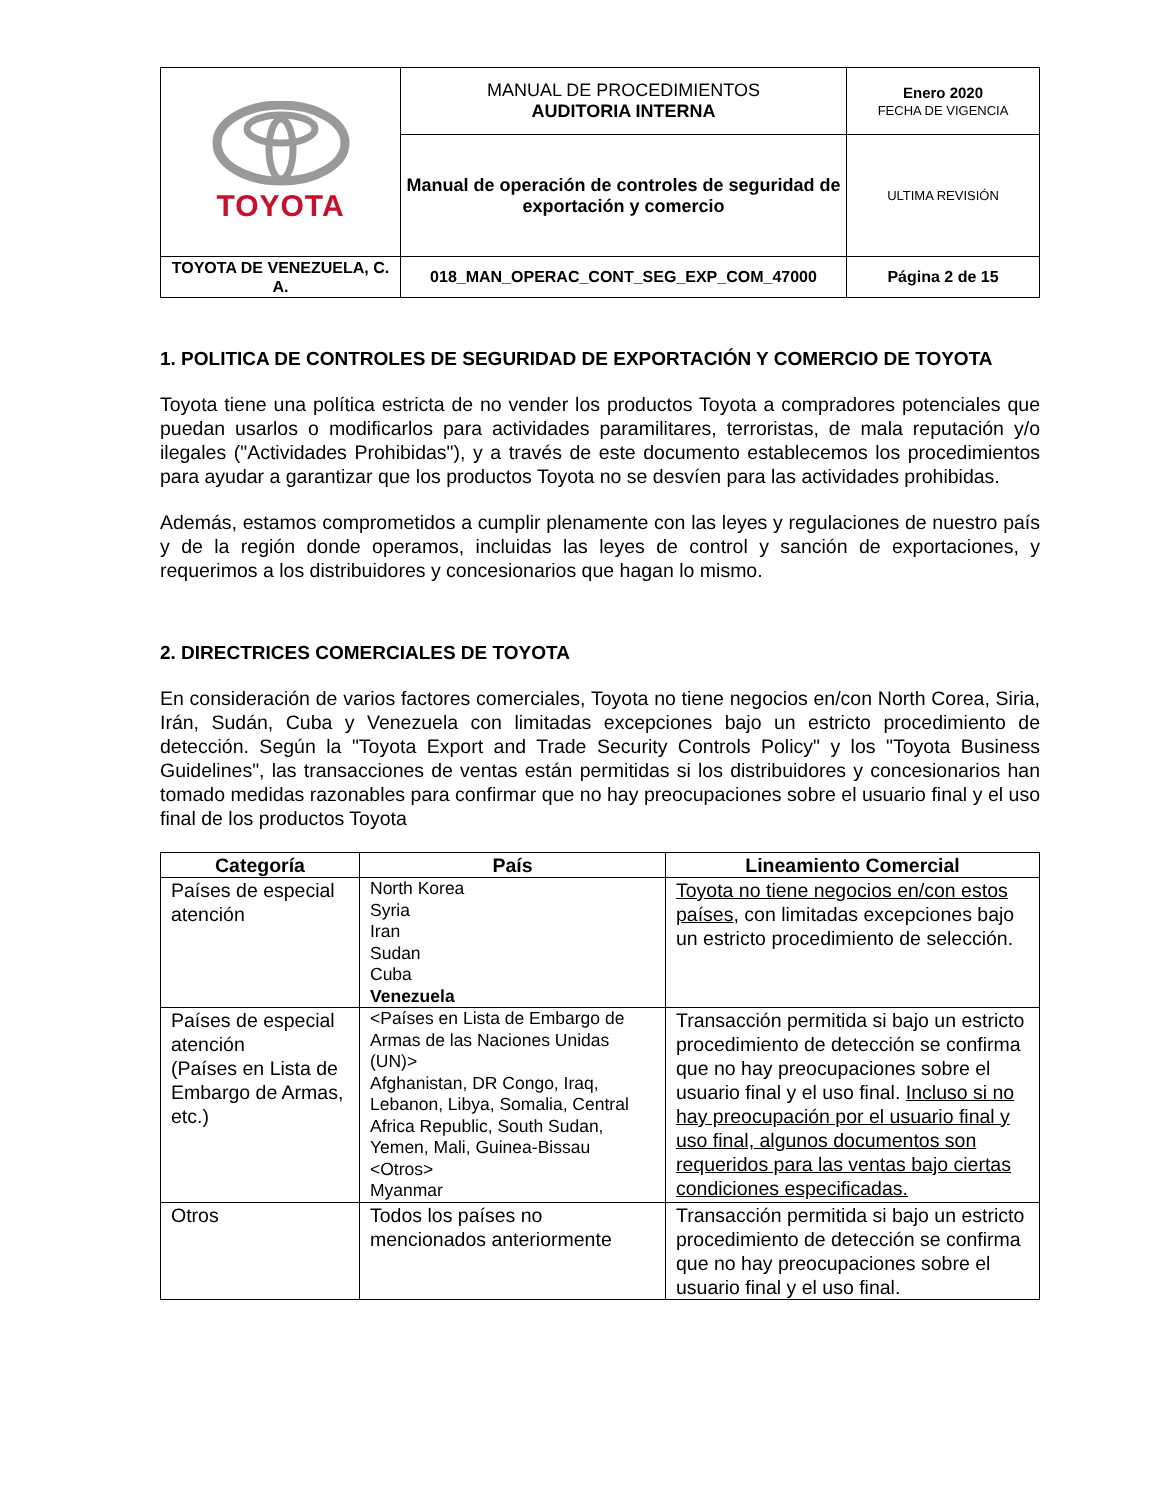| TOYOTA | MANUAL DE PROCEDIMIENTOS AUDITORIA INTERNA | Enero 2020 FECHA DE VIGENCIA |
| | Manual de operación de controles de seguridad de exportación y comercio | ULTIMA REVISIÓN |
| TOYOTA DE VENEZUELA, C. A. | 018_MAN_OPERAC_CONT_SEG_EXP_COM_47000 | Página 2 de 15 |
1. POLITICA DE CONTROLES DE SEGURIDAD DE EXPORTACIÓN Y COMERCIO DE TOYOTA
Toyota tiene una política estricta de no vender los productos Toyota a compradores potenciales que puedan usarlos o modificarlos para actividades paramilitares, terroristas, de mala reputación y/o ilegales ("Actividades Prohibidas"), y a través de este documento establecemos los procedimientos para ayudar a garantizar que los productos Toyota no se desvíen para las actividades prohibidas.
Además, estamos comprometidos a cumplir plenamente con las leyes y regulaciones de nuestro país y de la región donde operamos, incluidas las leyes de control y sanción de exportaciones, y requerimos a los distribuidores y concesionarios que hagan lo mismo.
2. DIRECTRICES COMERCIALES DE TOYOTA
En consideración de varios factores comerciales, Toyota no tiene negocios en/con North Corea, Siria, Irán, Sudán, Cuba y Venezuela con limitadas excepciones bajo un estricto procedimiento de detección. Según la "Toyota Export and Trade Security Controls Policy" y los "Toyota Business Guidelines", las transacciones de ventas están permitidas si los distribuidores y concesionarios han tomado medidas razonables para confirmar que no hay preocupaciones sobre el usuario final y el uso final de los productos Toyota
| Categoría | País | Lineamiento Comercial |
| --- | --- | --- |
| Países de especial atención | North Korea Syria Iran Sudan Cuba Venezuela | Toyota no tiene negocios en/con estos países , con limitadas excepciones bajo un estricto procedimiento de selección. |
| Países de especial atención (Países en Lista de Embargo de Armas, etc.) | <Países en Lista de Embargo de Armas de las Naciones Unidas (UN)> Afghanistan, DR Congo, Iraq, Lebanon, Libya, Somalia, Central Africa Republic, South Sudan, Yemen, Mali, Guinea-Bissau <Otros> Myanmar | Transacción permitida si bajo un estricto procedimiento de detección se confirma que no hay preocupaciones sobre el usuario final y el uso final. Incluso si no hay preocupación por el usuario final y uso final, algunos documentos son requeridos para las ventas bajo ciertas condiciones especificadas. |
| Otros | Todos los países no mencionados anteriormente | Transacción permitida si bajo un estricto procedimiento de detección se confirma que no hay preocupaciones sobre el usuario final y el uso final. |